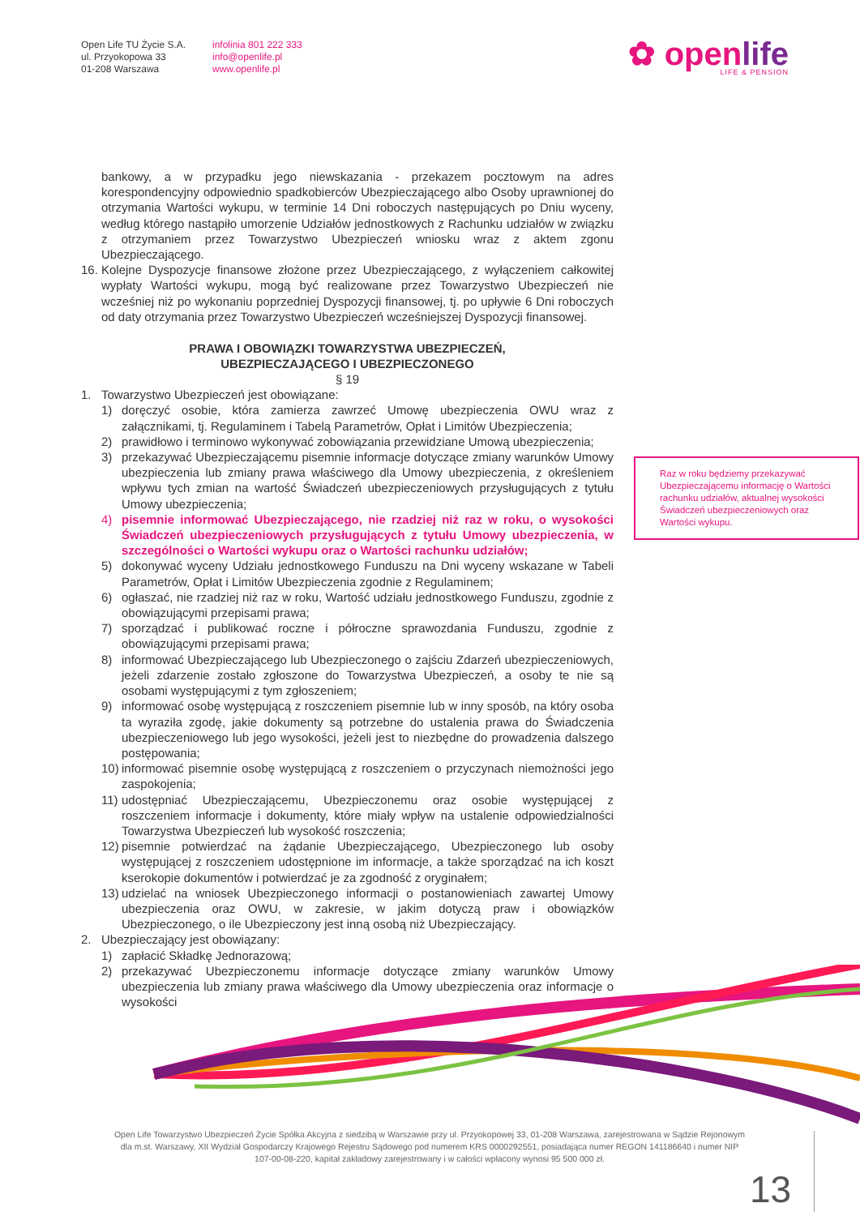Open Life TU Życie S.A.
ul. Przyokopowa 33
01-208 Warszawa
infolinia 801 222 333
info@openlife.pl
www.openlife.pl
✿ openlife
LIFE & PENSION
bankowy, a w przypadku jego niewskazania - przekazem pocztowym na adres korespondencyjny odpowiednio spadkobierców Ubezpieczającego albo Osoby uprawnionej do otrzymania Wartości wykupu, w terminie 14 Dni roboczych następujących po Dniu wyceny, według którego nastąpiło umorzenie Udziałów jednostkowych z Rachunku udziałów w związku z otrzymaniem przez Towarzystwo Ubezpieczeń wniosku wraz z aktem zgonu Ubezpieczającego.
16.
Kolejne Dyspozycje finansowe złożone przez Ubezpieczającego, z wyłączeniem całkowitej wypłaty Wartości wykupu, mogą być realizowane przez Towarzystwo Ubezpieczeń nie wcześniej niż po wykonaniu poprzedniej Dyspozycji finansowej, tj. po upływie 6 Dni roboczych od daty otrzymania przez Towarzystwo Ubezpieczeń wcześniejszej Dyspozycji finansowej.
PRAWA I OBOWIĄZKI TOWARZYSTWA UBEZPIECZEŃ,
UBEZPIECZAJĄCEGO I UBEZPIECZONEGO
§ 19
1. Towarzystwo Ubezpieczeń jest obowiązane:
1) doręczyć osobie, która zamierza zawrzeć Umowę ubezpieczenia OWU wraz z załącznikami, tj. Regulaminem i Tabelą Parametrów, Opłat i Limitów Ubezpieczenia;
2) prawidłowo i terminowo wykonywać zobowiązania przewidziane Umową ubezpieczenia;
3) przekazywać Ubezpieczającemu pisemnie informacje dotyczące zmiany warunków Umowy ubezpieczenia lub zmiany prawa właściwego dla Umowy ubezpieczenia, z określeniem wpływu tych zmian na wartość Świadczeń ubezpieczeniowych przysługujących z tytułu Umowy ubezpieczenia;
4) pisemnie informować Ubezpieczającego, nie rzadziej niż raz w roku, o wysokości Świadczeń ubezpieczeniowych przysługujących z tytułu Umowy ubezpieczenia, w szczególności o Wartości wykupu oraz o Wartości rachunku udziałów;
5) dokonywać wyceny Udziału jednostkowego Funduszu na Dni wyceny wskazane w Tabeli Parametrów, Opłat i Limitów Ubezpieczenia zgodnie z Regulaminem;
6) ogłaszać, nie rzadziej niż raz w roku, Wartość udziału jednostkowego Funduszu, zgodnie z obowiązującymi przepisami prawa;
7) sporządzać i publikować roczne i półroczne sprawozdania Funduszu, zgodnie z obowiązującymi przepisami prawa;
8) informować Ubezpieczającego lub Ubezpieczonego o zajściu Zdarzeń ubezpieczeniowych, jeżeli zdarzenie zostało zgłoszone do Towarzystwa Ubezpieczeń, a osoby te nie są osobami występującymi z tym zgłoszeniem;
9) informować osobę występującą z roszczeniem pisemnie lub w inny sposób, na który osoba ta wyraziła zgodę, jakie dokumenty są potrzebne do ustalenia prawa do Świadczenia ubezpieczeniowego lub jego wysokości, jeżeli jest to niezbędne do prowadzenia dalszego postępowania;
10)
informować pisemnie osobę występującą z roszczeniem o przyczynach niemożności jego zaspokojenia;
11)
udostępniać Ubezpieczającemu, Ubezpieczonemu oraz osobie występującej z roszczeniem informacje i dokumenty, które miały wpływ na ustalenie odpowiedzialności Towarzystwa Ubezpieczeń lub wysokość roszczenia;
12)
pisemnie potwierdzać na żądanie Ubezpieczającego, Ubezpieczonego lub osoby występującej z roszczeniem udostępnione im informacje, a także sporządzać na ich koszt kserokopie dokumentów i potwierdzać je za zgodność z oryginałem;
13)
udzielać na wniosek Ubezpieczonego informacji o postanowieniach zawartej Umowy ubezpieczenia oraz OWU, w zakresie, w jakim dotyczą praw i obowiązków Ubezpieczonego, o ile Ubezpieczony jest inną osobą niż Ubezpieczający.
2. Ubezpieczający jest obowiązany:
1) zapłacić Składkę Jednorazową;
2) przekazywać Ubezpieczonemu informacje dotyczące zmiany warunków Umowy ubezpieczenia lub zmiany prawa właściwego dla Umowy ubezpieczenia oraz informacje o wysokości
Raz w roku będziemy przekazywać Ubezpieczającemu informację o Wartości rachunku udziałów, aktualnej wysokości Świadczeń ubezpieczeniowych oraz Wartości wykupu.
Open Life Towarzystwo Ubezpieczeń Życie Spółka Akcyjna z siedzibą w Warszawie przy ul. Przyokopowej 33, 01-208 Warszawa, zarejestrowana w Sądzie Rejonowym dla m.st. Warszawy, XII Wydział Gospodarczy Krajowego Rejestru Sądowego pod numerem KRS 0000292551, posiadająca numer REGON 141186640 i numer NIP 107-00-08-220, kapitał zakładowy zarejestrowany i w całości wpłacony wynosi 95 500 000 zł.
13